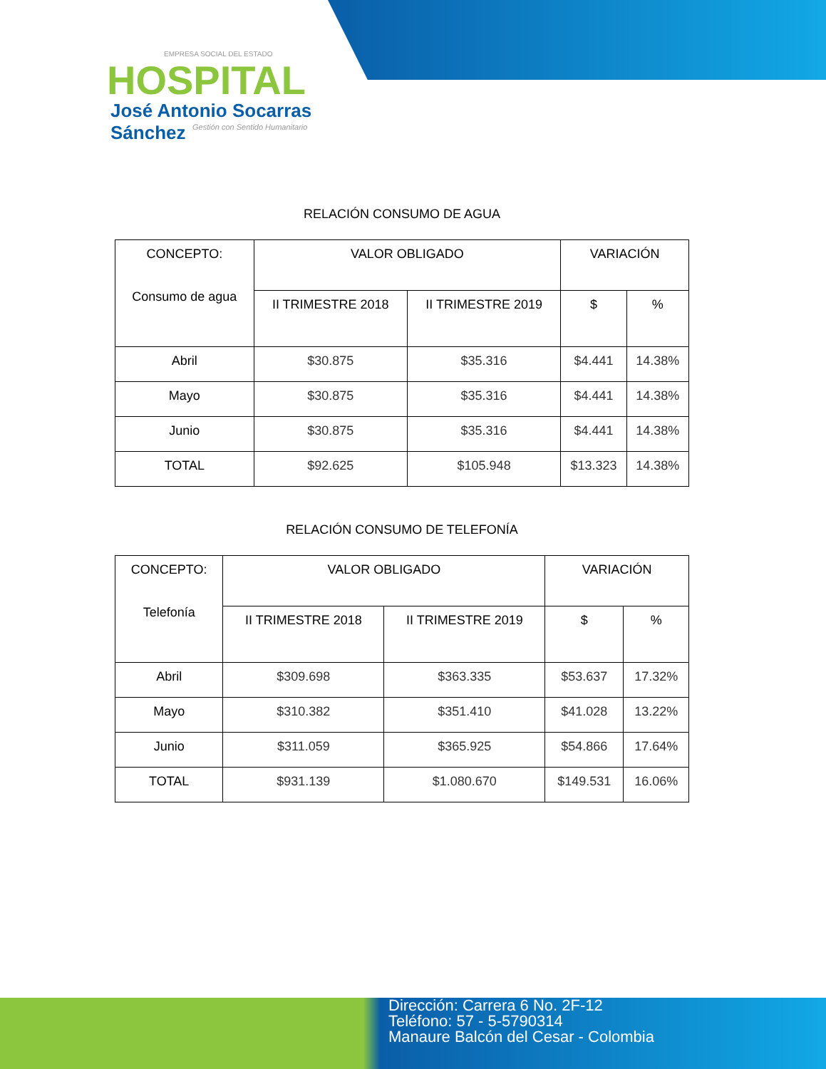EMPRESA SOCIAL DEL ESTADO
HOSPITAL
José Antonio Socarras Sánchez
Gestión con Sentido Humanitario
RELACIÓN CONSUMO DE AGUA
| CONCEPTO: Consumo de agua | VALOR OBLIGADO | | VARIACIÓN | |
| | II TRIMESTRE 2018 | II TRIMESTRE 2019 | $ | % |
| Abril | $30.875 | $35.316 | $4.441 | 14.38% |
| Mayo | $30.875 | $35.316 | $4.441 | 14.38% |
| Junio | $30.875 | $35.316 | $4.441 | 14.38% |
| TOTAL | $92.625 | $105.948 | $13.323 | 14.38% |
RELACIÓN CONSUMO DE TELEFONÍA
| CONCEPTO: Telefonía | VALOR OBLIGADO | | VARIACIÓN | |
| | II TRIMESTRE 2018 | II TRIMESTRE 2019 | $ | % |
| Abril | $309.698 | $363.335 | $53.637 | 17.32% |
| Mayo | $310.382 | $351.410 | $41.028 | 13.22% |
| Junio | $311.059 | $365.925 | $54.866 | 17.64% |
| TOTAL | $931.139 | $1.080.670 | $149.531 | 16.06% |
Dirección: Carrera 6 No. 2F-12
Teléfono: 57 - 5-5790314
Manaure Balcón del Cesar - Colombia